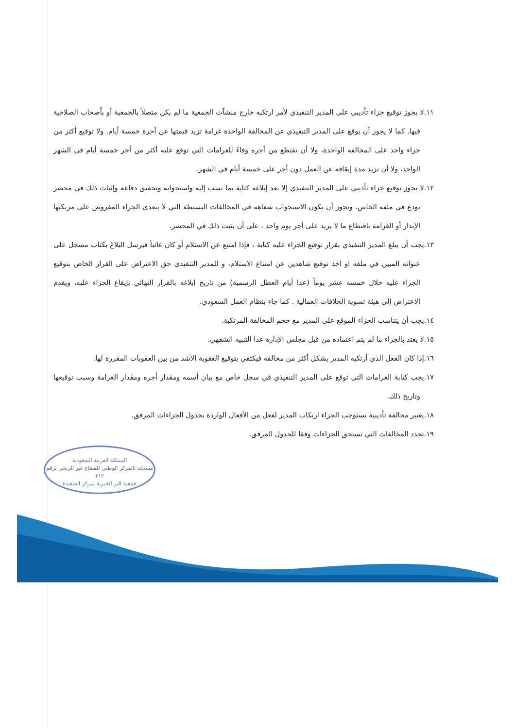١١.لا يجوز توقيع جزاء تأديبي على المدير التنفيذي لأمر ارتكبه خارج منشآت الجمعية ما لم يكن متصلاً بالجمعية أو بأصحاب الصلاحية فيها. كما لا يجوز أن يوقع على المدير التنفيذي عن المخالفة الواحدة غرامة تزيد قيمتها عن أجرة خمسة أيام. ولا توقيع أكثر من جزاء واحد على المخالفة الواحدة، ولا أن تقتطع من أجره وفاءً للغرامات التي توقع عليه أكثر من أجر خمسة أيام في الشهر الواحد، ولا أن تزيد مدة إيقافه عن العمل دون أجر على خمسة أيام في الشهر.
١٢.لا يجوز توقيع جزاء تأديبي على المدير التنفيذي إلا بعد إبلاغه كتابة بما نسب إليه واستجوابه وتحقيق دفاعه وإثبات ذلك في محضر يودع في ملفه الخاص. ويجوز أن يكون الاستجواب شفاهه في المخالفات البسيطة التي لا يتعدى الجزاء المفروض على مرتكبها الإنذار أو الغرامة باقتطاع ما لا يزيد على أجر يوم واحد ، على أن يثبت ذلك في المحضر.
١٣.يجب أن يبلغ المدير التنفيذي بقرار توقيع الجزاء عليه كتابة ، فإذا امتنع عن الاستلام أو كان غائباً فيرسل البلاغ بكتاب مسجل على عنوانه المبين في ملفه او اخذ توقيع شاهدين عن امتناع الاستلام، و للمدير التنفيذي حق الاعتراض على القرار الخاص بتوقيع الجزاء عليه خلال خمسة عشر يوماً (عدا أيام العطل الرسمية) من تاريخ إبلاغه بالقرار النهائي بإيقاع الجزاء عليه، ويقدم الاعتراض إلى هيئة تسوية الخلافات العمالية . كما جاء بنظام العمل السعودي.
١٤.يجب أن يتناسب الجزاء الموقع على المدير مع حجم المخالفة المرتكبة.
١٥.لا يعتد بالجزاء ما لم يتم اعتماده من قبل مجلس الإدارة عدا التنبيه الشفهي.
١٦.إذا كان الفعل الذي أرتكبه المدير يشكل أكثر من مخالفة فيكتفي بتوقيع العقوبة الأشد من بين العقوبات المقررة لها.
١٧.يجب كتابة الغرامات التي توقع على المدير التنفيذي في سجل خاص مع بيان أسمه ومقدار أجره ومقدار الغرامة وسبب توقيعها وتاريخ ذلك.
١٨.يعتبر مخالفة تأديبية تستوجب الجزاء ارتكاب المدير لفعل من الأفعال الواردة بجدول الجزاءات المرفق.
١٩.تحدد المخالفات التي تستحق الجزاءات وفقا للجدول المرفق.
المملكة العربية السعودية
مسجلة بالمركز الوطني للقطاع غير الربحي برقم ٣١٢
جمعية البر الخيرية بمركز الصعيدة